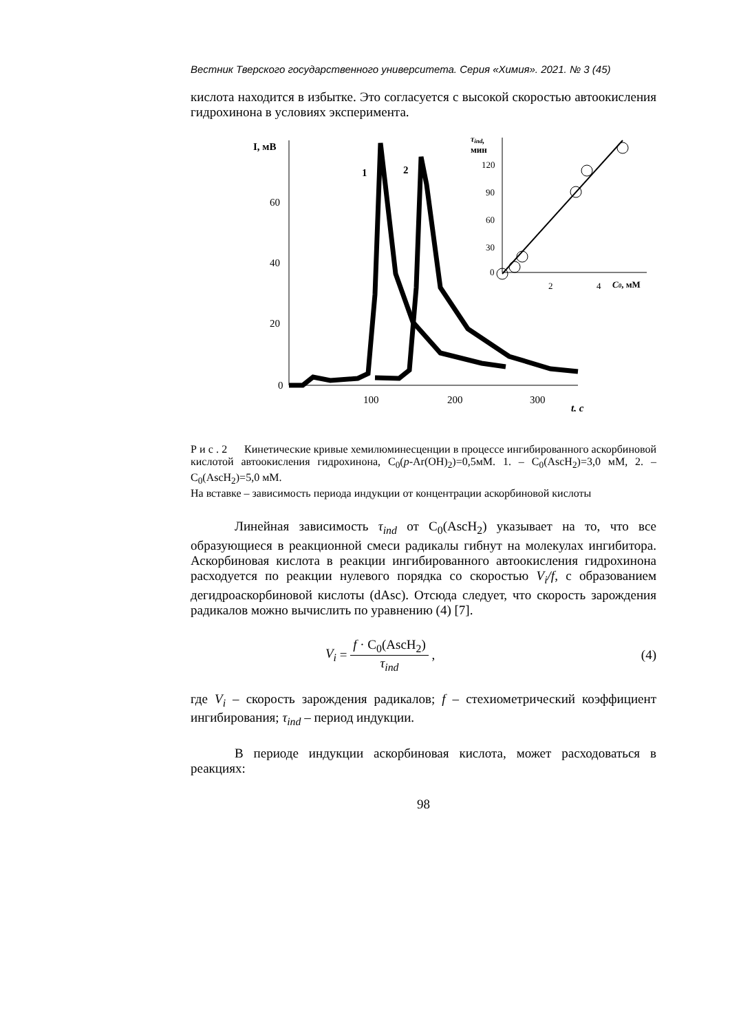Вестник Тверского государственного университета. Серия «Химия». 2021. № 3 (45)
кислота находится в избытке. Это согласуется с высокой скоростью автоокисления гидрохинона в условиях эксперимента.
I, мВ
60
40
20
0
100
200
300
t, с
1
2
τind,
мин
120
90
60
30
0
2
4
C0, мМ
Р и с . 2 Кинетические кривые хемилюминесценции в процессе ингибированного аскорбиновой кислотой автоокисления гидрохинона, C<sub>0</sub>(p-Ar(OH)<sub>2</sub>)=0,5мМ. 1. – C<sub>0</sub>(AscH<sub>2</sub>)=3,0 мМ, 2. – C<sub>0</sub>(AscH<sub>2</sub>)=5,0 мМ.
На вставке – зависимость периода индукции от концентрации аскорбиновой кислоты
Линейная зависимость τ<sub>ind</sub> от C<sub>0</sub>(AscH<sub>2</sub>) указывает на то, что все образующиеся в реакционной смеси радикалы гибнут на молекулах ингибитора. Аскорбиновая кислота в реакции ингибированного автоокисления гидрохинона расходуется по реакции нулевого порядка со скоростью V<sub>i</sub>/f, с образованием дегидроаскорбиновой кислоты (dAsc). Отсюда следует, что скорость зарождения радикалов можно вычислить по уравнению (4) [7].
V<sub>i</sub> = f · C<sub>0</sub>(AscH<sub>2</sub>) τ<sub>ind</sub> , (4)
где V<sub>i</sub> – скорость зарождения радикалов; f – стехиометрический коэффициент ингибирования; τ<sub>ind</sub> – период индукции.
В периоде индукции аскорбиновая кислота, может расходоваться в реакциях:
98